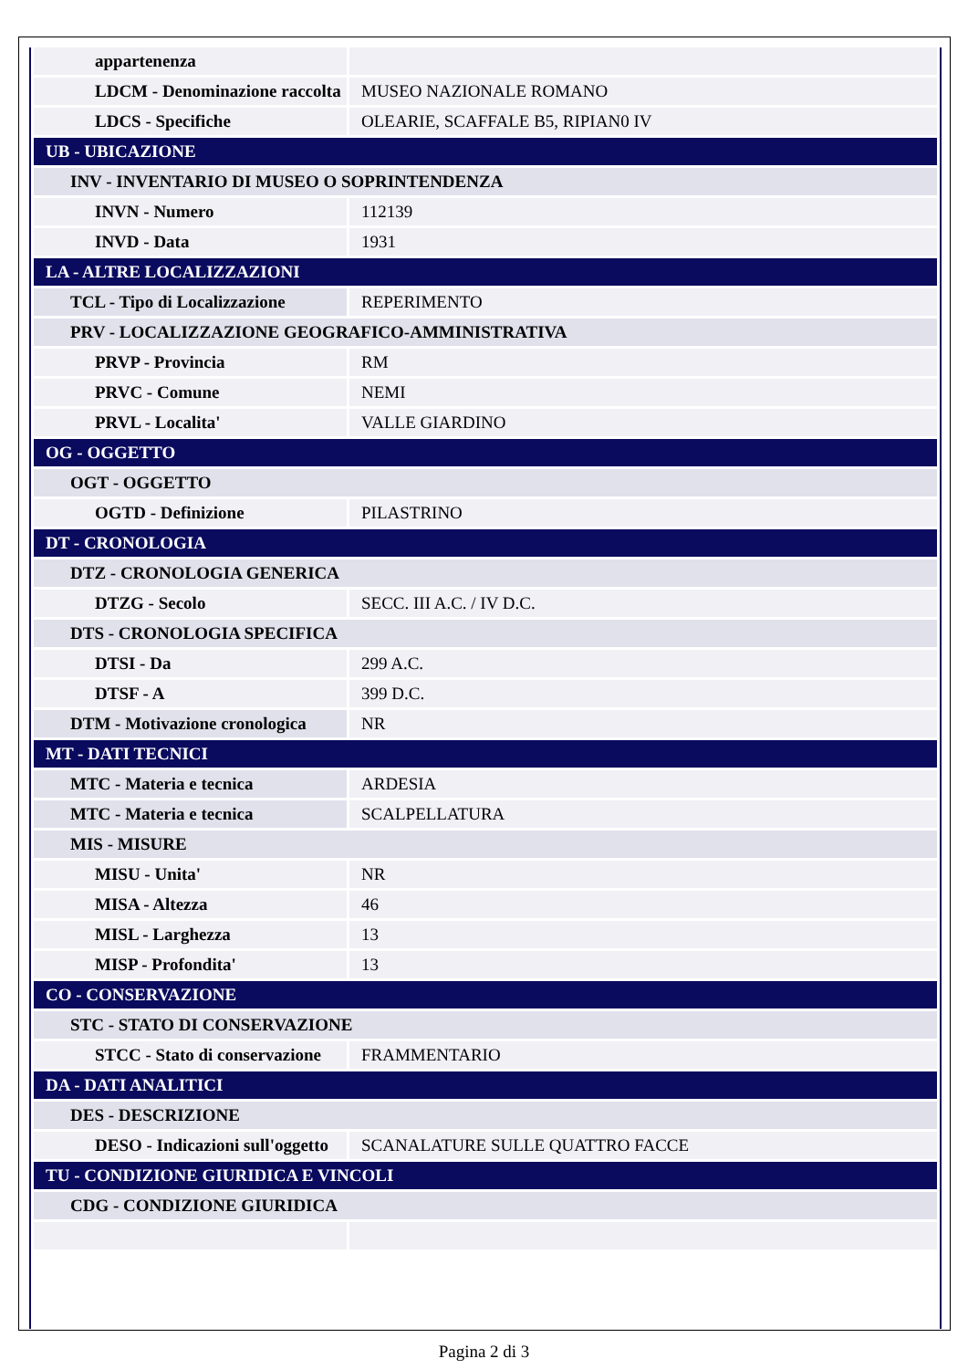| appartenenza | |
| LDCM - Denominazione raccolta | MUSEO NAZIONALE ROMANO |
| LDCS - Specifiche | OLEARIE, SCAFFALE B5, RIPIAN0 IV |
| UB - UBICAZIONE | |
| INV - INVENTARIO DI MUSEO O SOPRINTENDENZA | |
| INVN - Numero | 112139 |
| INVD - Data | 1931 |
| LA - ALTRE LOCALIZZAZIONI | |
| TCL - Tipo di Localizzazione | REPERIMENTO |
| PRV - LOCALIZZAZIONE GEOGRAFICO-AMMINISTRATIVA | |
| PRVP - Provincia | RM |
| PRVC - Comune | NEMI |
| PRVL - Localita' | VALLE GIARDINO |
| OG - OGGETTO | |
| OGT - OGGETTO | |
| OGTD - Definizione | PILASTRINO |
| DT - CRONOLOGIA | |
| DTZ - CRONOLOGIA GENERICA | |
| DTZG - Secolo | SECC. III A.C. / IV D.C. |
| DTS - CRONOLOGIA SPECIFICA | |
| DTSI - Da | 299 A.C. |
| DTSF - A | 399 D.C. |
| DTM - Motivazione cronologica | NR |
| MT - DATI TECNICI | |
| MTC - Materia e tecnica | ARDESIA |
| MTC - Materia e tecnica | SCALPELLATURA |
| MIS - MISURE | |
| MISU - Unita' | NR |
| MISA - Altezza | 46 |
| MISL - Larghezza | 13 |
| MISP - Profondita' | 13 |
| CO - CONSERVAZIONE | |
| STC - STATO DI CONSERVAZIONE | |
| STCC - Stato di conservazione | FRAMMENTARIO |
| DA - DATI ANALITICI | |
| DES - DESCRIZIONE | |
| DESO - Indicazioni sull'oggetto | SCANALATURE SULLE QUATTRO FACCE |
| TU - CONDIZIONE GIURIDICA E VINCOLI | |
| CDG - CONDIZIONE GIURIDICA | |
Pagina 2 di 3